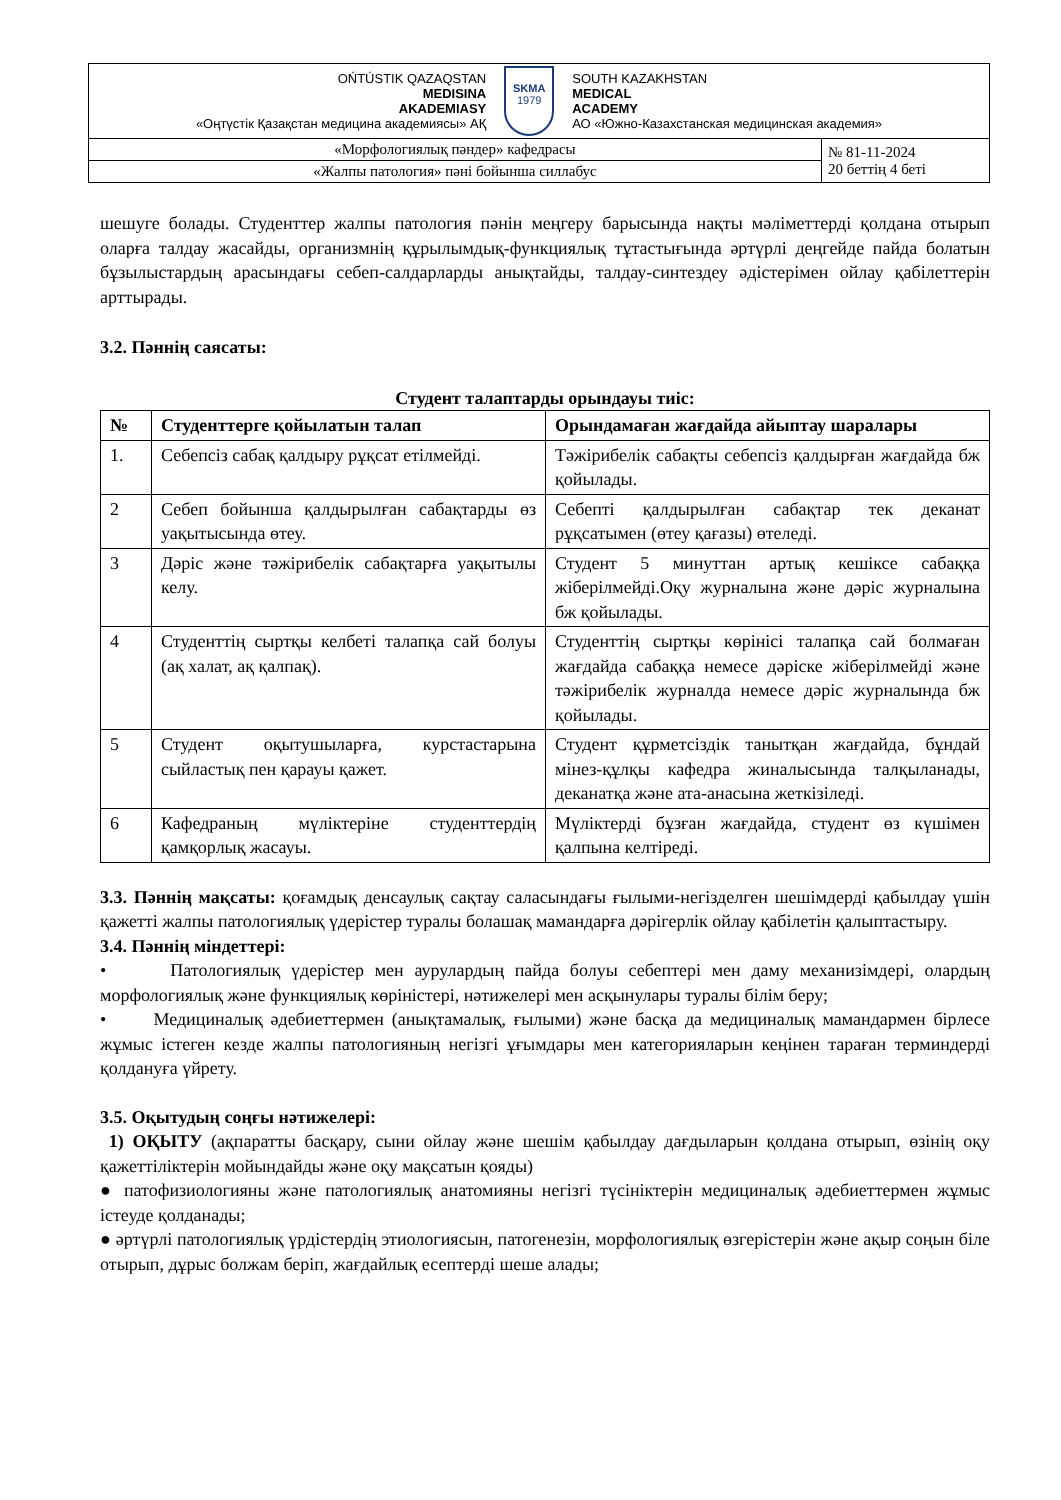| OŃTÚSTIK QAZAQSTAN MEDISINA AKADEMIASY «Оңтүстік Қазақстан медицина академиясы» АҚ SKMA 1979 SOUTH KAZAKHSTAN MEDICAL ACADEMY АО «Южно-Казахстанская медицинская академия» | |
| «Морфологиялық пәндер» кафедрасы | № 81-11-2024 20 беттің 4 беті |
| «Жалпы патология» пәні бойынша силлабус | |
шешуге болады. Студенттер жалпы патология пәнін меңгеру барысында нақты мәліметтерді қолдана отырып оларға талдау жасайды, организмнің құрылымдық-функциялық тұтастығында әртүрлі деңгейде пайда болатын бұзылыстардың арасындағы себеп-салдарларды анықтайды, талдау-синтездеу әдістерімен ойлау қабілеттерін арттырады.
3.2. Пәннің саясаты:
Студент талаптарды орындауы тиіс:
| № | Студенттерге қойылатын талап | Орындамаған жағдайда айыптау шаралары |
| --- | --- | --- |
| 1. | Себепсіз сабақ қалдыру рұқсат етілмейді. | Тәжірибелік сабақты себепсіз қалдырған жағдайда бж қойылады. |
| 2 | Себеп бойынша қалдырылған сабақтарды өз уақытысында өтеу. | Себепті қалдырылған сабақтар тек деканат рұқсатымен (өтеу қағазы) өтеледі. |
| 3 | Дәріс және тәжірибелік сабақтарға уақытылы келу. | Студент 5 минуттан артық кешіксе сабаққа жіберілмейді.Оқу журналына және дәріс журналына бж қойылады. |
| 4 | Студенттің сыртқы келбеті талапқа сай болуы (ақ халат, ақ қалпақ). | Студенттің сыртқы көрінісі талапқа сай болмаған жағдайда сабаққа немесе дәріске жіберілмейді және тәжірибелік журналда немесе дәріс журналында бж қойылады. |
| 5 | Студент оқытушыларға, курстастарына сыйластық пен қарауы қажет. | Студент құрметсіздік танытқан жағдайда, бұндай мінез-құлқы кафедра жиналысында талқыланады, деканатқа және ата-анасына жеткізіледі. |
| 6 | Кафедраның мүліктеріне студенттердің қамқорлық жасауы. | Мүліктерді бұзған жағдайда, студент өз күшімен қалпына келтіреді. |
3.3. Пәннің мақсаты: қоғамдық денсаулық сақтау саласындағы ғылыми-негізделген шешімдерді қабылдау үшін қажетті жалпы патологиялық үдерістер туралы болашақ мамандарға дәрігерлік ойлау қабілетін қалыптастыру.
3.4. Пәннің міндеттері:
• Патологиялық үдерістер мен аурулардың пайда болуы себептері мен даму механизімдері, олардың морфологиялық және функциялық көріністері, нәтижелері мен асқынулары туралы білім беру;
• Медициналық әдебиеттермен (анықтамалық, ғылыми) және басқа да медициналық мамандармен бірлесе жұмыс істеген кезде жалпы патологияның негізгі ұғымдары мен категорияларын кеңінен тараған терминдерді қолдануға үйрету.
3.5. Оқытудың соңғы нәтижелері:
1) ОҚЫТУ (ақпаратты басқару, сыни ойлау және шешім қабылдау дағдыларын қолдана отырып, өзінің оқу қажеттіліктерін мойындайды және оқу мақсатын қояды)
● патофизиологияны және патологиялық анатомияны негізгі түсініктерін медициналық әдебиеттермен жұмыс істеуде қолданады;
● әртүрлі патологиялық үрдістердің этиологиясын, патогенезін, морфологиялық өзгерістерін және ақыр соңын біле отырып, дұрыс болжам беріп, жағдайлық есептерді шеше алады;